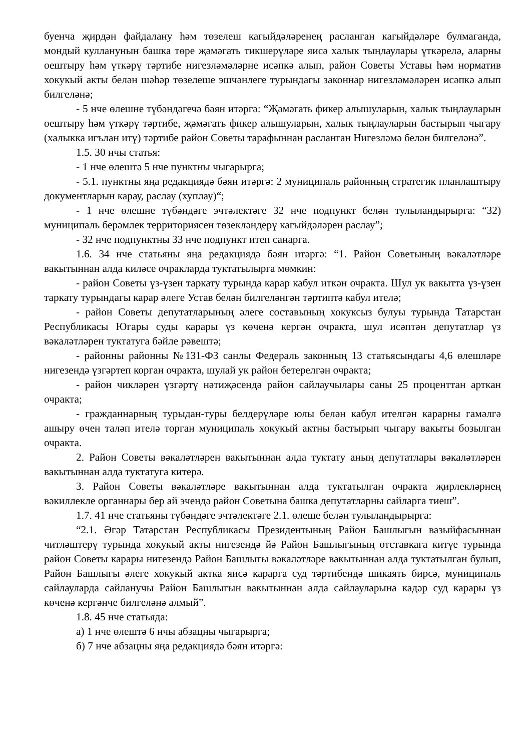буенча җирдән файдалану һәм төзелеш кагыйдәләренең расланган кагыйдәләре булмаганда, мондый кулланунын башка төре җәмәгать тикшерүләре яисә халык тыңлаулары үткәрелә, аларны оештыру һәм үткәрү тәртибе нигезләмәләрне исәпкә алып, район Советы Уставы һәм норматив хокукый акты белән шәһәр төзелеше эшчәнлеге турындагы законнар нигезләмәләрен исәпкә алып билгеләнә;
- 5 нче өлешне түбәндәгечә бәян итәргә: “Җәмәгать фикер алышуларын, халык тыңлауларын оештыру һәм үткәрү тәртибе, җәмәгать фикер алышуларын, халык тыңлауларын бастырып чыгару (халыкка игълан итү) тәртибе район Советы тарафыннан расланган Нигезләмә белән билгеләнә”.
1.5. 30 нчы статья:
- 1 нче өлештә 5 нче пунктны чыгарырга;
- 5.1. пунктны яңа редакциядә бәян итәргә: 2 муниципаль районның стратегик планлаштыру документларын карау, раслау (хуплау)“;
- 1 нче өлешне түбәндәге эчтәлектәге 32 нче подпункт белән тулыландырырга: “32) муниципаль берәмлек территориясен төзекләндерү кагыйдәләрен раслау”;
- 32 нче подпунктны 33 нче подпункт итеп санарга.
1.6. 34 нче статьяны яңа редакциядә бәян итәргә: “1. Район Советының вәкаләтләре вакытыннан алда киләсе очракларда туктатылырга мөмкин:
- район Советы үз-үзен таркату турында карар кабул иткән очракта. Шул ук вакытта үз-үзен таркату турындагы карар әлеге Устав белән билгеләнгән тәртиптә кабул ителә;
- район Советы депутатларының әлеге составының хокуксыз булуы турында Татарстан Республикасы Югары суды карары үз көченә кергән очракта, шул исәптән депутатлар үз вәкаләтләрен туктатуга бәйле рәвештә;
- районны районны №131-ФЗ санлы Федераль законның 13 статьясындагы 4,6 өлешләре нигезендә үзгәртеп корган очракта, шулай ук район бетерелгән очракта;
- район чикләрен үзгәртү нәтиҗәсендә район сайлаучылары саны 25 проценттан арткан очракта;
- гражданнарның турыдан-туры белдерүләре юлы белән кабул ителгән карарны гамәлгә ашыру өчен таләп ителә торган муниципаль хокукый актны бастырып чыгару вакыты бозылган очракта.
2. Район Советы вәкаләтләрен вакытыннан алда туктату аның депутатлары вәкаләтләрен вакытыннан алда туктатуга китерә.
3. Район Советы вәкаләтләре вакытыннан алда туктатылган очракта җирлекләрнең вәкиллекле органнары бер ай эчендә район Советына башка депутатларны сайларга тиеш”.
1.7. 41 нче статьяны түбәндәге эчтәлектәге 2.1. өлеше белән тулыландырырга:
“2.1. Әгәр Татарстан Республикасы Президентының Район Башлыгын вазыйфасыннан читләштерү турында хокукый акты нигезендә йә Район Башлыгының отставкага китүе турында район Советы карары нигезендә Район Башлыгы вәкаләтләре вакытыннан алда туктатылган булып, Район Башлыгы әлеге хокукый актка яисә карарга суд тәртибендә шикаять бирсә, муниципаль сайлауларда сайланучы Район Башлыгын вакытыннан алда сайлауларына кадәр суд карары үз көченә кергәнче билгеләнә алмый”.
1.8. 45 нче статьяда:
а) 1 нче өлештә 6 нчы абзацны чыгарырга;
б) 7 нче абзацны яңа редакциядә бәян итәргә: